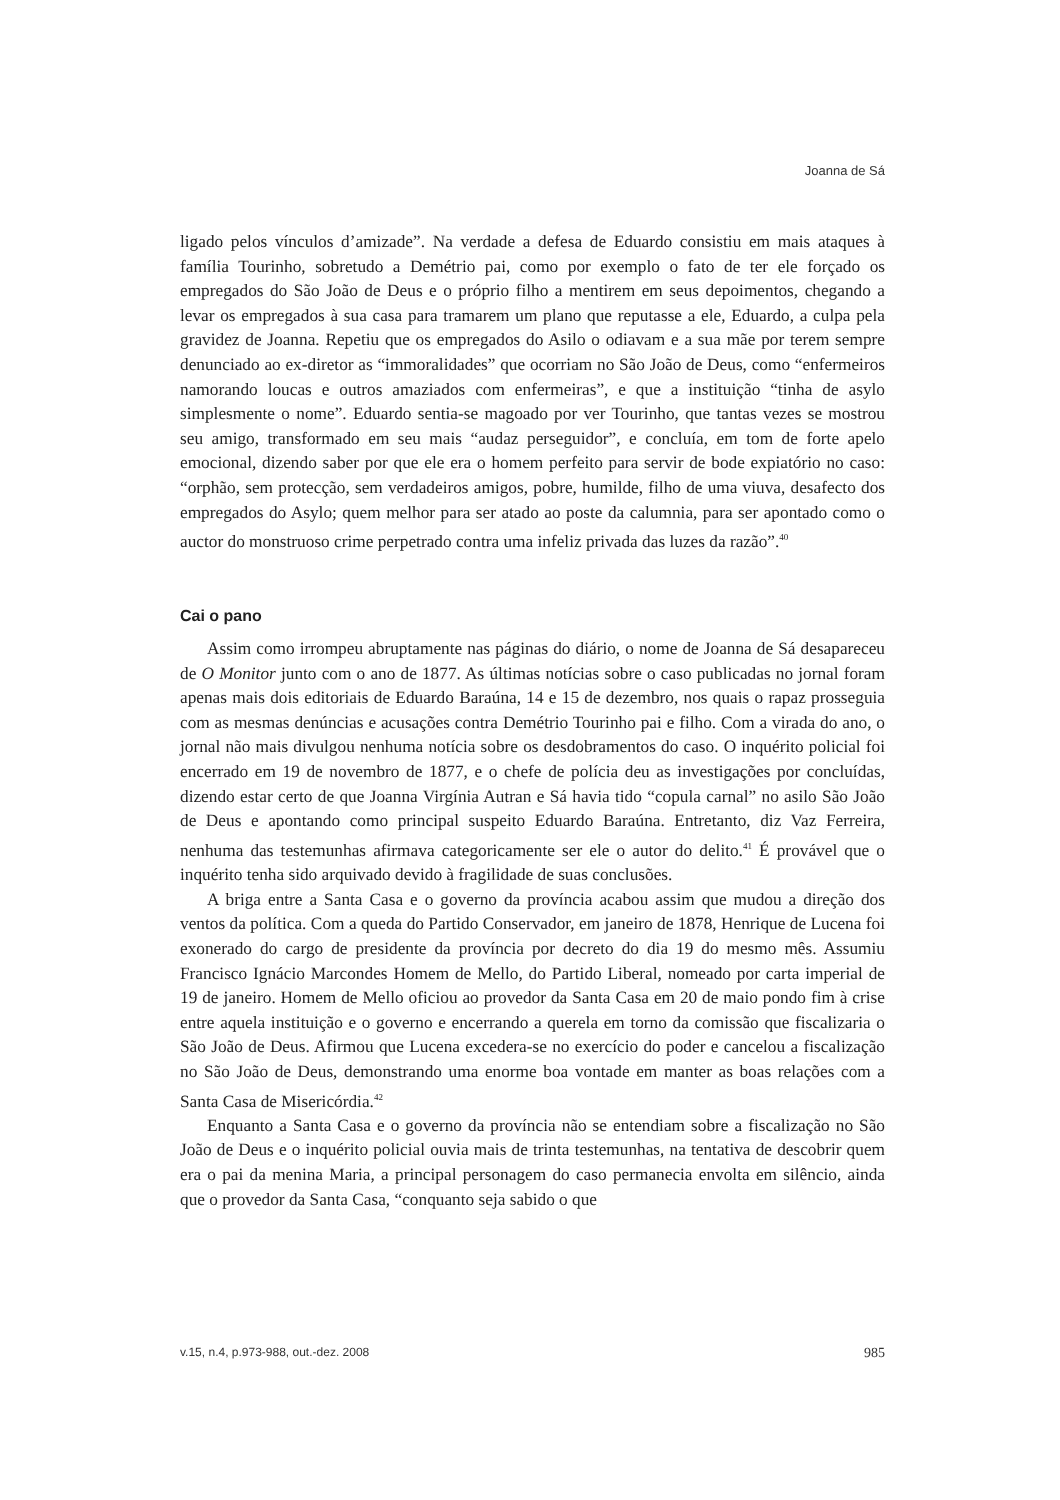Joanna de Sá
ligado pelos vínculos d’amizade”. Na verdade a defesa de Eduardo consistiu em mais ataques à família Tourinho, sobretudo a Demétrio pai, como por exemplo o fato de ter ele forçado os empregados do São João de Deus e o próprio filho a mentirem em seus depoimentos, chegando a levar os empregados à sua casa para tramarem um plano que reputasse a ele, Eduardo, a culpa pela gravidez de Joanna. Repetiu que os empregados do Asilo o odiavam e a sua mãe por terem sempre denunciado ao ex-diretor as “immoralidades” que ocorriam no São João de Deus, como “enfermeiros namorando loucas e outros amaziados com enfermeiras”, e que a instituição “tinha de asylo simplesmente o nome”. Eduardo sentia-se magoado por ver Tourinho, que tantas vezes se mostrou seu amigo, transformado em seu mais “audaz perseguidor”, e concluía, em tom de forte apelo emocional, dizendo saber por que ele era o homem perfeito para servir de bode expiatório no caso: “orphão, sem protecção, sem verdadeiros amigos, pobre, humilde, filho de uma viuva, desafecto dos empregados do Asylo; quem melhor para ser atado ao poste da calumnia, para ser apontado como o auctor do monstruoso crime perpetrado contra uma infeliz privada das luzes da razão”.<sup>40</sup>
Cai o pano
Assim como irrompeu abruptamente nas páginas do diário, o nome de Joanna de Sá desapareceu de O Monitor junto com o ano de 1877. As últimas notícias sobre o caso publicadas no jornal foram apenas mais dois editoriais de Eduardo Baraúna, 14 e 15 de dezembro, nos quais o rapaz prosseguia com as mesmas denúncias e acusações contra Demétrio Tourinho pai e filho. Com a virada do ano, o jornal não mais divulgou nenhuma notícia sobre os desdobramentos do caso. O inquérito policial foi encerrado em 19 de novembro de 1877, e o chefe de polícia deu as investigações por concluídas, dizendo estar certo de que Joanna Virgínia Autran e Sá havia tido “copula carnal” no asilo São João de Deus e apontando como principal suspeito Eduardo Baraúna. Entretanto, diz Vaz Ferreira, nenhuma das testemunhas afirmava categoricamente ser ele o autor do delito.<sup>41</sup> É provável que o inquérito tenha sido arquivado devido à fragilidade de suas conclusões.
A briga entre a Santa Casa e o governo da província acabou assim que mudou a direção dos ventos da política. Com a queda do Partido Conservador, em janeiro de 1878, Henrique de Lucena foi exonerado do cargo de presidente da província por decreto do dia 19 do mesmo mês. Assumiu Francisco Ignácio Marcondes Homem de Mello, do Partido Liberal, nomeado por carta imperial de 19 de janeiro. Homem de Mello oficiou ao provedor da Santa Casa em 20 de maio pondo fim à crise entre aquela instituição e o governo e encerrando a querela em torno da comissão que fiscalizaria o São João de Deus. Afirmou que Lucena excedera-se no exercício do poder e cancelou a fiscalização no São João de Deus, demonstrando uma enorme boa vontade em manter as boas relações com a Santa Casa de Misericórdia.<sup>42</sup>
Enquanto a Santa Casa e o governo da província não se entendiam sobre a fiscalização no São João de Deus e o inquérito policial ouvia mais de trinta testemunhas, na tentativa de descobrir quem era o pai da menina Maria, a principal personagem do caso permanecia envolta em silêncio, ainda que o provedor da Santa Casa, “conquanto seja sabido o que
v.15, n.4, p.973-988, out.-dez. 2008 985